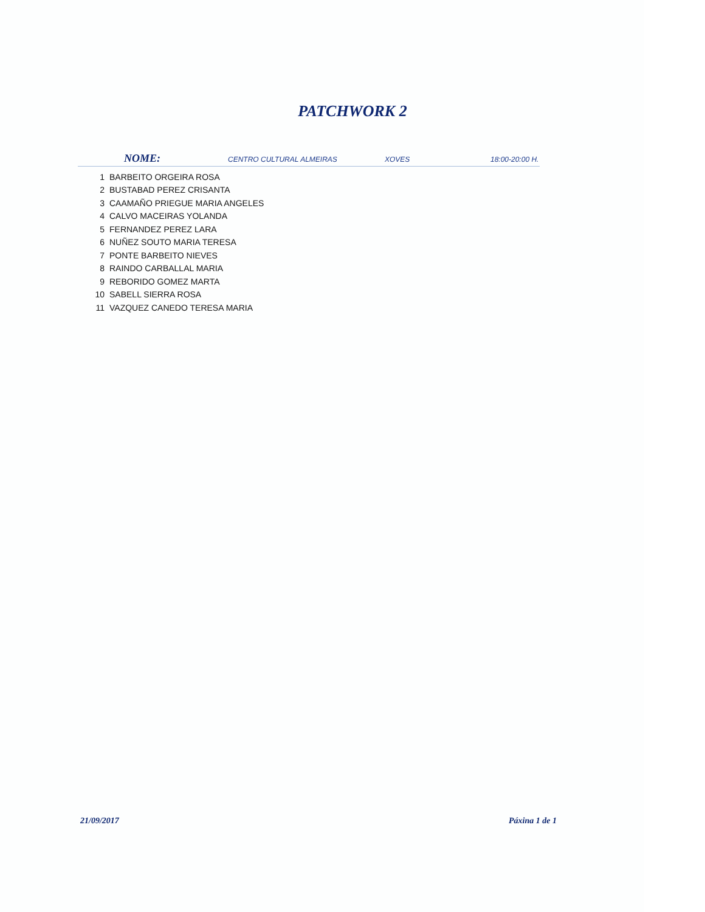PATCHWORK 2
NOME:
CENTRO CULTURAL ALMEIRAS XOVES 18:00-20:00 H.
| 1 | BARBEITO ORGEIRA ROSA |
| 2 | BUSTABAD PEREZ CRISANTA |
| 3 | CAAMAÑO PRIEGUE MARIA ANGELES |
| 4 | CALVO MACEIRAS YOLANDA |
| 5 | FERNANDEZ PEREZ LARA |
| 6 | NUÑEZ SOUTO MARIA TERESA |
| 7 | PONTE BARBEITO NIEVES |
| 8 | RAINDO CARBALLAL MARIA |
| 9 | REBORIDO GOMEZ MARTA |
| 10 | SABELL SIERRA ROSA |
| 11 | VAZQUEZ CANEDO TERESA MARIA |
21/09/2017 Páxina 1 de 1